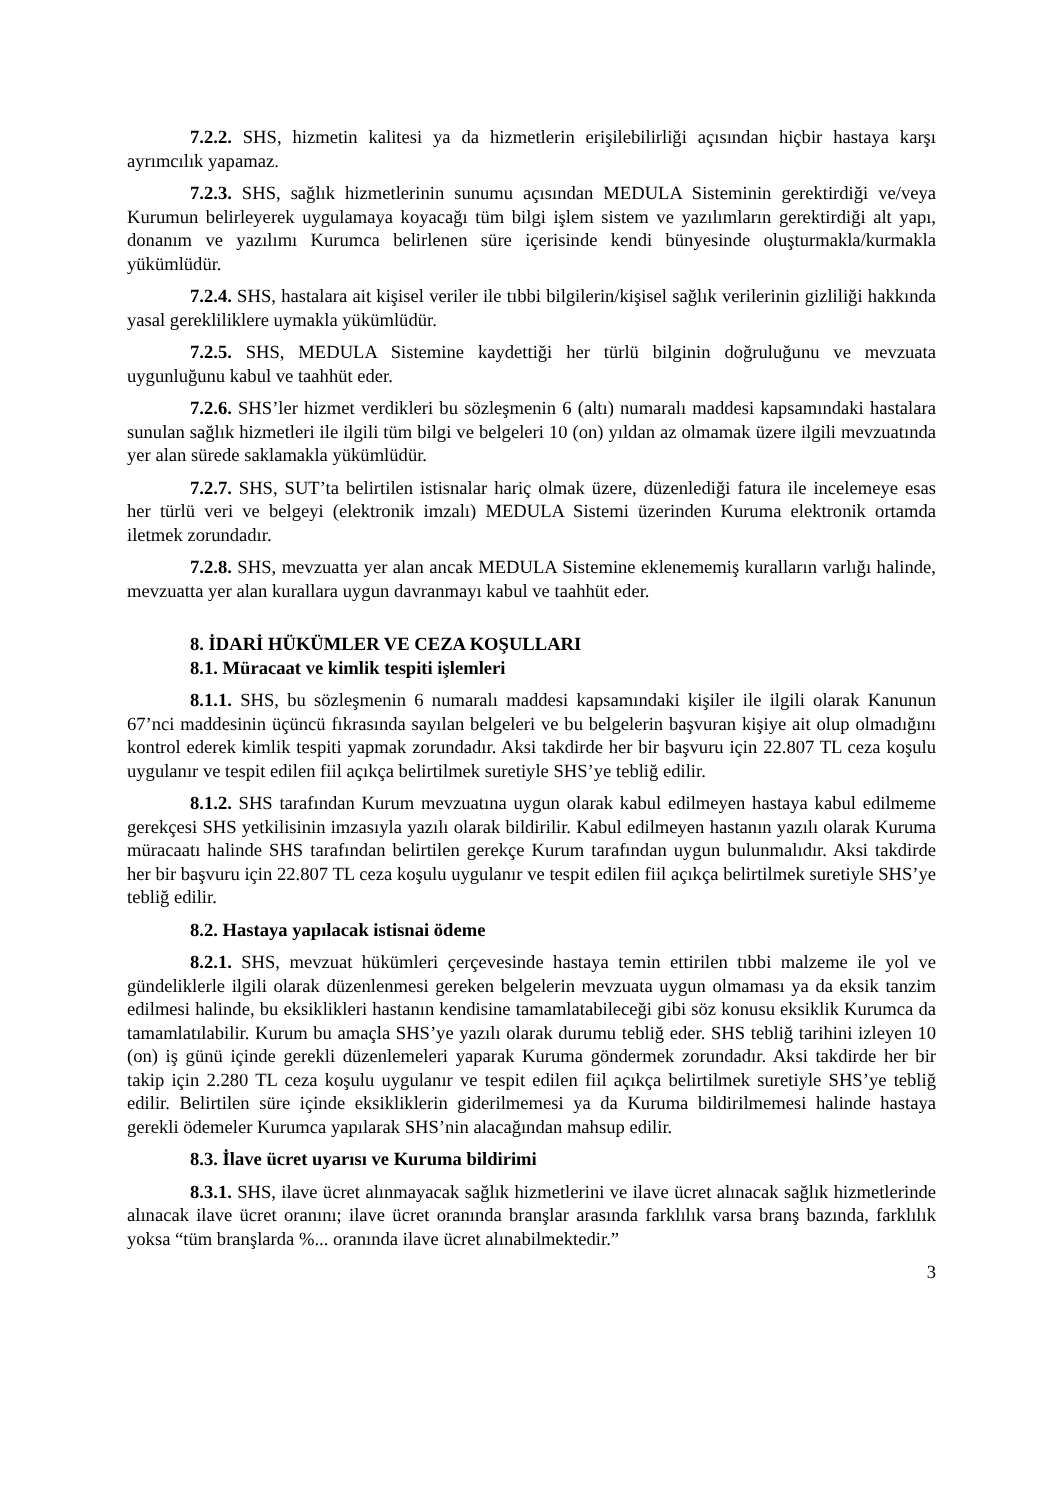7.2.2. SHS, hizmetin kalitesi ya da hizmetlerin erişilebilirliği açısından hiçbir hastaya karşı ayrımcılık yapamaz.
7.2.3. SHS, sağlık hizmetlerinin sunumu açısından MEDULA Sisteminin gerektirdiği ve/veya Kurumun belirleyerek uygulamaya koyacağı tüm bilgi işlem sistem ve yazılımların gerektirdiği alt yapı, donanım ve yazılımı Kurumca belirlenen süre içerisinde kendi bünyesinde oluşturmakla/kurmakla yükümlüdür.
7.2.4. SHS, hastalara ait kişisel veriler ile tıbbi bilgilerin/kişisel sağlık verilerinin gizliliği hakkında yasal gerekliliklere uymakla yükümlüdür.
7.2.5. SHS, MEDULA Sistemine kaydettiği her türlü bilginin doğruluğunu ve mevzuata uygunluğunu kabul ve taahhüt eder.
7.2.6. SHS’ler hizmet verdikleri bu sözleşmenin 6 (altı) numaralı maddesi kapsamındaki hastalara sunulan sağlık hizmetleri ile ilgili tüm bilgi ve belgeleri 10 (on) yıldan az olmamak üzere ilgili mevzuatında yer alan sürede saklamakla yükümlüdür.
7.2.7. SHS, SUT’ta belirtilen istisnalar hariç olmak üzere, düzenlediği fatura ile incelemeye esas her türlü veri ve belgeyi (elektronik imzalı) MEDULA Sistemi üzerinden Kuruma elektronik ortamda iletmek zorundadır.
7.2.8. SHS, mevzuatta yer alan ancak MEDULA Sistemine eklenememiş kuralların varlığı halinde, mevzuatta yer alan kurallara uygun davranmayı kabul ve taahhüt eder.
8. İDARİ HÜKÜMLER VE CEZA KOŞULLARI
8.1. Müracaat ve kimlik tespiti işlemleri
8.1.1. SHS, bu sözleşmenin 6 numaralı maddesi kapsamındaki kişiler ile ilgili olarak Kanunun 67’nci maddesinin üçüncü fıkrasında sayılan belgeleri ve bu belgelerin başvuran kişiye ait olup olmadığını kontrol ederek kimlik tespiti yapmak zorundadır. Aksi takdirde her bir başvuru için 22.807 TL ceza koşulu uygulanır ve tespit edilen fiil açıkça belirtilmek suretiyle SHS’ye tebliğ edilir.
8.1.2. SHS tarafından Kurum mevzuatına uygun olarak kabul edilmeyen hastaya kabul edilmeme gerekçesi SHS yetkilisinin imzasıyla yazılı olarak bildirilir. Kabul edilmeyen hastanın yazılı olarak Kuruma müracaatı halinde SHS tarafından belirtilen gerekçe Kurum tarafından uygun bulunmalıdır. Aksi takdirde her bir başvuru için 22.807 TL ceza koşulu uygulanır ve tespit edilen fiil açıkça belirtilmek suretiyle SHS’ye tebliğ edilir.
8.2. Hastaya yapılacak istisnai ödeme
8.2.1. SHS, mevzuat hükümleri çerçevesinde hastaya temin ettirilen tıbbi malzeme ile yol ve gündeliklerle ilgili olarak düzenlenmesi gereken belgelerin mevzuata uygun olmaması ya da eksik tanzim edilmesi halinde, bu eksiklikleri hastanın kendisine tamamlatabileceği gibi söz konusu eksiklik Kurumca da tamamlatılabilir. Kurum bu amaçla SHS’ye yazılı olarak durumu tebliğ eder. SHS tebliğ tarihini izleyen 10 (on) iş günü içinde gerekli düzenlemeleri yaparak Kuruma göndermek zorundadır. Aksi takdirde her bir takip için 2.280 TL ceza koşulu uygulanır ve tespit edilen fiil açıkça belirtilmek suretiyle SHS’ye tebliğ edilir. Belirtilen süre içinde eksikliklerin giderilmemesi ya da Kuruma bildirilmemesi halinde hastaya gerekli ödemeler Kurumca yapılarak SHS’nin alacağından mahsup edilir.
8.3. İlave ücret uyarısı ve Kuruma bildirimi
8.3.1. SHS, ilave ücret alınmayacak sağlık hizmetlerini ve ilave ücret alınacak sağlık hizmetlerinde alınacak ilave ücret oranını; ilave ücret oranında branşlar arasında farklılık varsa branş bazında, farklılık yoksa “tüm branşlarda %... oranında ilave ücret alınabilmektedir.”
3